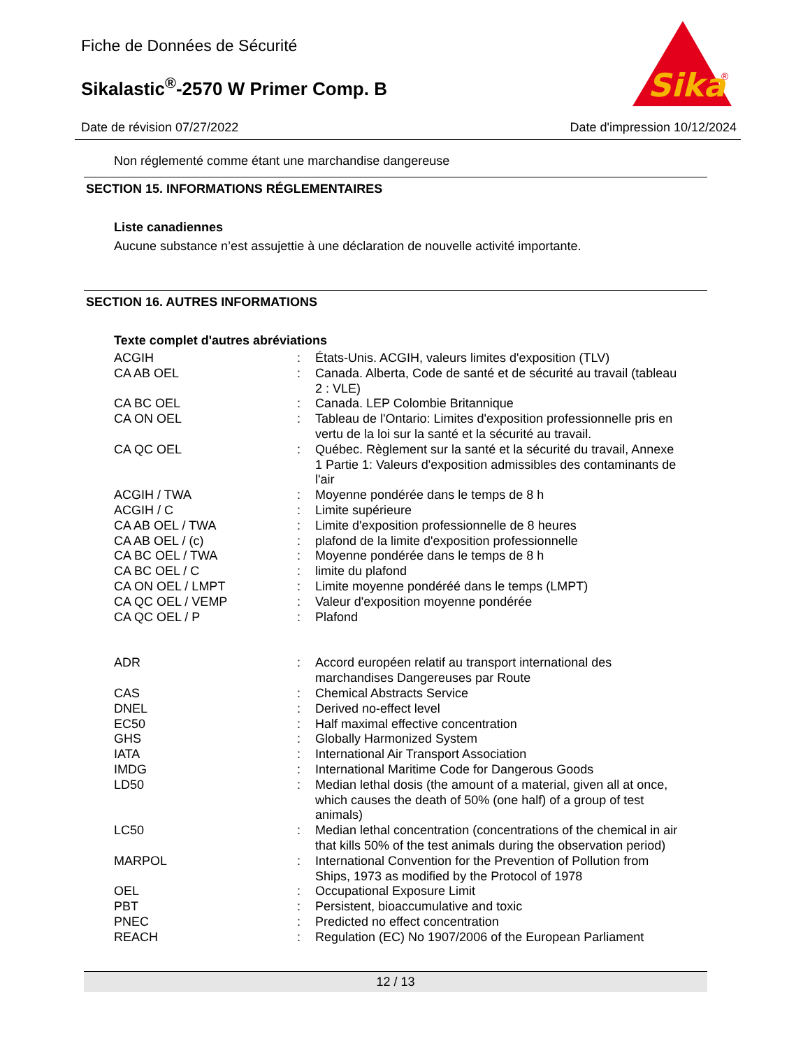Fiche de Données de Sécurité
Sikalastic<sup>®</sup>-2570 W Primer Comp. B
Sika
®
Date de révision 07/27/2022 Date d'impression 10/12/2024
Non réglementé comme étant une marchandise dangereuse
SECTION 15. INFORMATIONS RÉGLEMENTAIRES
Liste canadiennes
Aucune substance n’est assujettie à une déclaration de nouvelle activité importante.
SECTION 16. AUTRES INFORMATIONS
Texte complet d'autres abréviations
| ACGIH | : | États-Unis. ACGIH, valeurs limites d'exposition (TLV) |
| CA AB OEL | : | Canada. Alberta, Code de santé et de sécurité au travail (tableau 2 : VLE) |
| CA BC OEL | : | Canada. LEP Colombie Britannique |
| CA ON OEL | : | Tableau de l'Ontario: Limites d'exposition professionnelle pris en vertu de la loi sur la santé et la sécurité au travail. |
| CA QC OEL | : | Québec. Règlement sur la santé et la sécurité du travail, Annexe 1 Partie 1: Valeurs d'exposition admissibles des contaminants de l'air |
| ACGIH / TWA | : | Moyenne pondérée dans le temps de 8 h |
| ACGIH / C | : | Limite supérieure |
| CA AB OEL / TWA | : | Limite d'exposition professionnelle de 8 heures |
| CA AB OEL / (c) | : | plafond de la limite d'exposition professionnelle |
| CA BC OEL / TWA | : | Moyenne pondérée dans le temps de 8 h |
| CA BC OEL / C | : | limite du plafond |
| CA ON OEL / LMPT | : | Limite moyenne pondéréé dans le temps (LMPT) |
| CA QC OEL / VEMP | : | Valeur d'exposition moyenne pondérée |
| CA QC OEL / P | : | Plafond |
| ADR | : | Accord européen relatif au transport international des marchandises Dangereuses par Route |
| CAS | : | Chemical Abstracts Service |
| DNEL | : | Derived no-effect level |
| EC50 | : | Half maximal effective concentration |
| GHS | : | Globally Harmonized System |
| IATA | : | International Air Transport Association |
| IMDG | : | International Maritime Code for Dangerous Goods |
| LD50 | : | Median lethal dosis (the amount of a material, given all at once, which causes the death of 50% (one half) of a group of test animals) |
| LC50 | : | Median lethal concentration (concentrations of the chemical in air that kills 50% of the test animals during the observation period) |
| MARPOL | : | International Convention for the Prevention of Pollution from Ships, 1973 as modified by the Protocol of 1978 |
| OEL | : | Occupational Exposure Limit |
| PBT | : | Persistent, bioaccumulative and toxic |
| PNEC | : | Predicted no effect concentration |
| REACH | : | Regulation (EC) No 1907/2006 of the European Parliament |
12 / 13